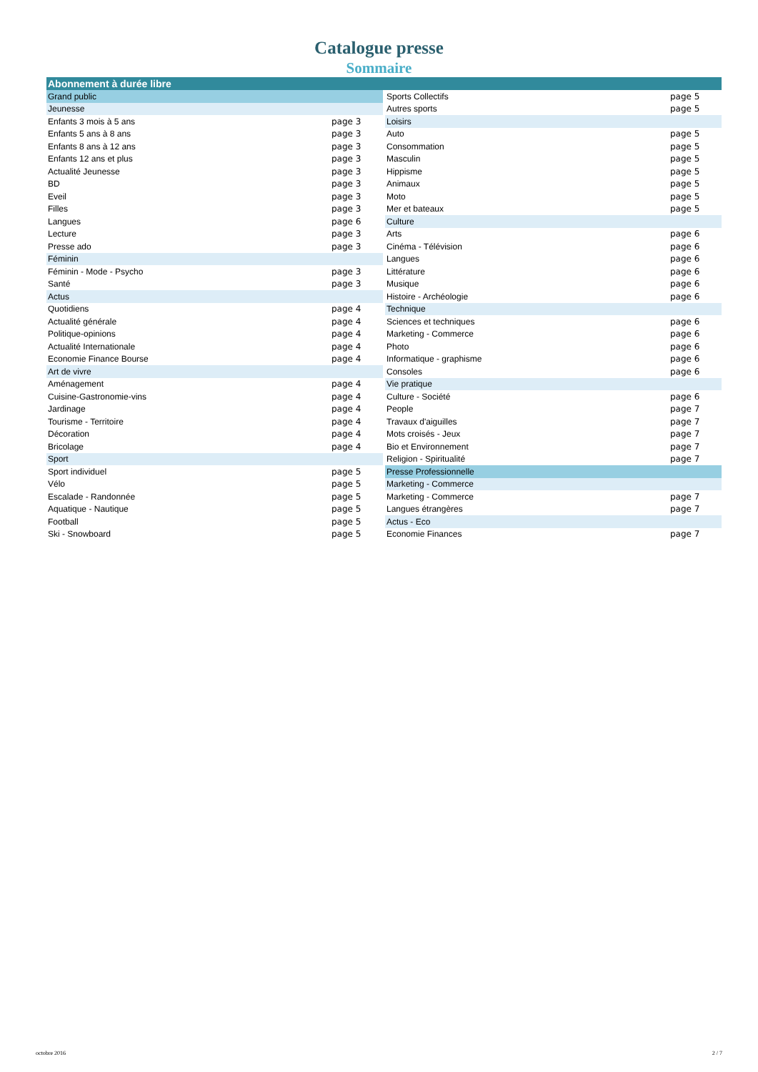Catalogue presse
Sommaire
Abonnement à durée libre
| Grand public | |
| Jeunesse | |
| Enfants 3 mois à 5 ans | page 3 |
| Enfants 5 ans à 8 ans | page 3 |
| Enfants 8 ans à 12 ans | page 3 |
| Enfants 12 ans et plus | page 3 |
| Actualité Jeunesse | page 3 |
| BD | page 3 |
| Eveil | page 3 |
| Filles | page 3 |
| Langues | page 6 |
| Lecture | page 3 |
| Presse ado | page 3 |
| Féminin | |
| Féminin - Mode - Psycho | page 3 |
| Santé | page 3 |
| Actus | |
| Quotidiens | page 4 |
| Actualité générale | page 4 |
| Politique-opinions | page 4 |
| Actualité Internationale | page 4 |
| Economie Finance Bourse | page 4 |
| Art de vivre | |
| Aménagement | page 4 |
| Cuisine-Gastronomie-vins | page 4 |
| Jardinage | page 4 |
| Tourisme - Territoire | page 4 |
| Décoration | page 4 |
| Bricolage | page 4 |
| Sport | |
| Sport individuel | page 5 |
| Vélo | page 5 |
| Escalade - Randonnée | page 5 |
| Aquatique - Nautique | page 5 |
| Football | page 5 |
| Ski - Snowboard | page 5 |
| Sports Collectifs | page 5 |
| Autres sports | page 5 |
| Loisirs | |
| Auto | page 5 |
| Consommation | page 5 |
| Masculin | page 5 |
| Hippisme | page 5 |
| Animaux | page 5 |
| Moto | page 5 |
| Mer et bateaux | page 5 |
| Culture | |
| Arts | page 6 |
| Cinéma - Télévision | page 6 |
| Langues | page 6 |
| Littérature | page 6 |
| Musique | page 6 |
| Histoire - Archéologie | page 6 |
| Technique | |
| Sciences et techniques | page 6 |
| Marketing - Commerce | page 6 |
| Photo | page 6 |
| Informatique - graphisme | page 6 |
| Consoles | page 6 |
| Vie pratique | |
| Culture - Société | page 6 |
| People | page 7 |
| Travaux d'aiguilles | page 7 |
| Mots croisés - Jeux | page 7 |
| Bio et Environnement | page 7 |
| Religion - Spiritualité | page 7 |
| Presse Professionnelle | |
| Marketing - Commerce | |
| Marketing - Commerce | page 7 |
| Langues étrangères | page 7 |
| Actus - Eco | |
| Economie Finances | page 7 |
octobre 2016 2 / 7